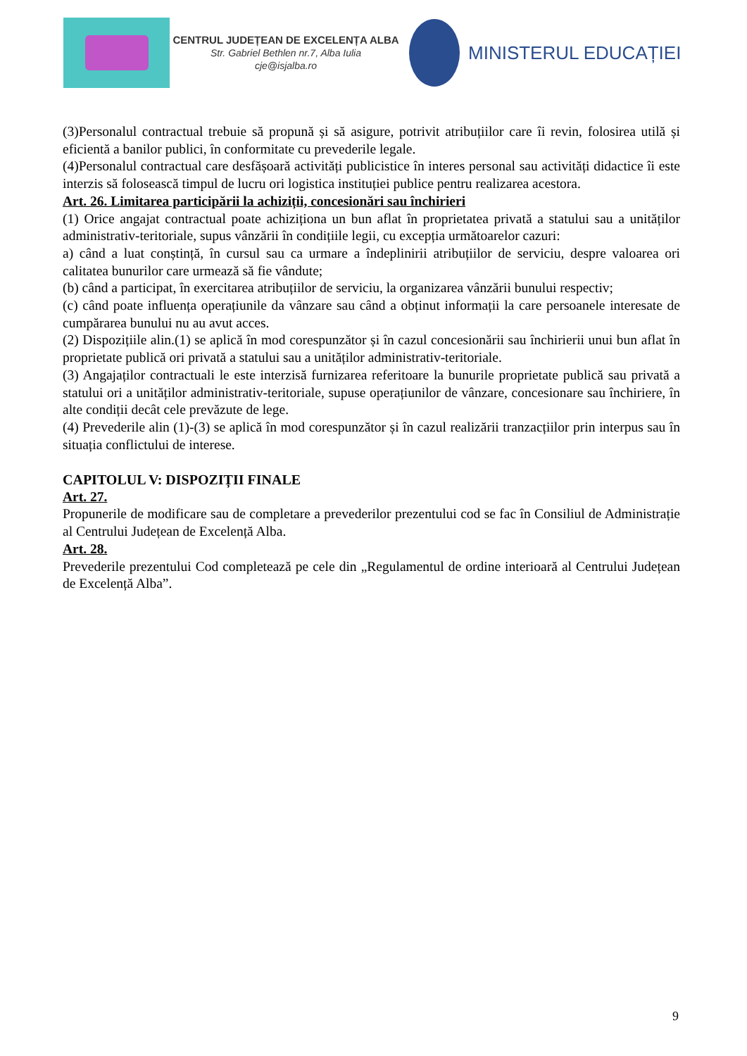CENTRUL JUDEȚEAN DE EXCELENȚA ALBA
Str. Gabriel Bethlen nr.7, Alba Iulia
cje@isjalba.ro
MINISTERUL EDUCAȚIEI
(3)Personalul contractual trebuie să propună și să asigure, potrivit atribuțiilor care îi revin, folosirea utilă și eficientă a banilor publici, în conformitate cu prevederile legale.
(4)Personalul contractual care desfășoară activități publicistice în interes personal sau activități didactice îi este interzis să folosească timpul de lucru ori logistica instituției publice pentru realizarea acestora.
Art. 26. Limitarea participării la achiziții, concesionări sau închirieri
(1) Orice angajat contractual poate achiziționa un bun aflat în proprietatea privată a statului sau a unităților administrativ-teritoriale, supus vânzării în condițiile legii, cu excepția următoarelor cazuri:
a) când a luat conștință, în cursul sau ca urmare a îndeplinirii atribuțiilor de serviciu, despre valoarea ori calitatea bunurilor care urmează să fie vândute;
(b) când a participat, în exercitarea atribuțiilor de serviciu, la organizarea vânzării bunului respectiv;
(c) când poate influența operațiunile da vânzare sau când a obținut informații la care persoanele interesate de cumpărarea bunului nu au avut acces.
(2) Dispozițiile alin.(1) se aplică în mod corespunzător și în cazul concesionării sau închirierii unui bun aflat în proprietate publică ori privată a statului sau a unităților administrativ-teritoriale.
(3) Angajaților contractuali le este interzisă furnizarea referitoare la bunurile proprietate publică sau privată a statului ori a unităților administrativ-teritoriale, supuse operațiunilor de vânzare, concesionare sau închiriere, în alte condiții decât cele prevăzute de lege.
(4) Prevederile alin (1)-(3) se aplică în mod corespunzător și în cazul realizării tranzacțiilor prin interpus sau în situația conflictului de interese.
CAPITOLUL V: DISPOZIȚII FINALE
Art. 27.
Propunerile de modificare sau de completare a prevederilor prezentului cod se fac în Consiliul de Administrație al Centrului Județean de Excelență Alba.
Art. 28.
Prevederile prezentului Cod completează pe cele din „Regulamentul de ordine interioară al Centrului Județean de Excelență Alba”.
9